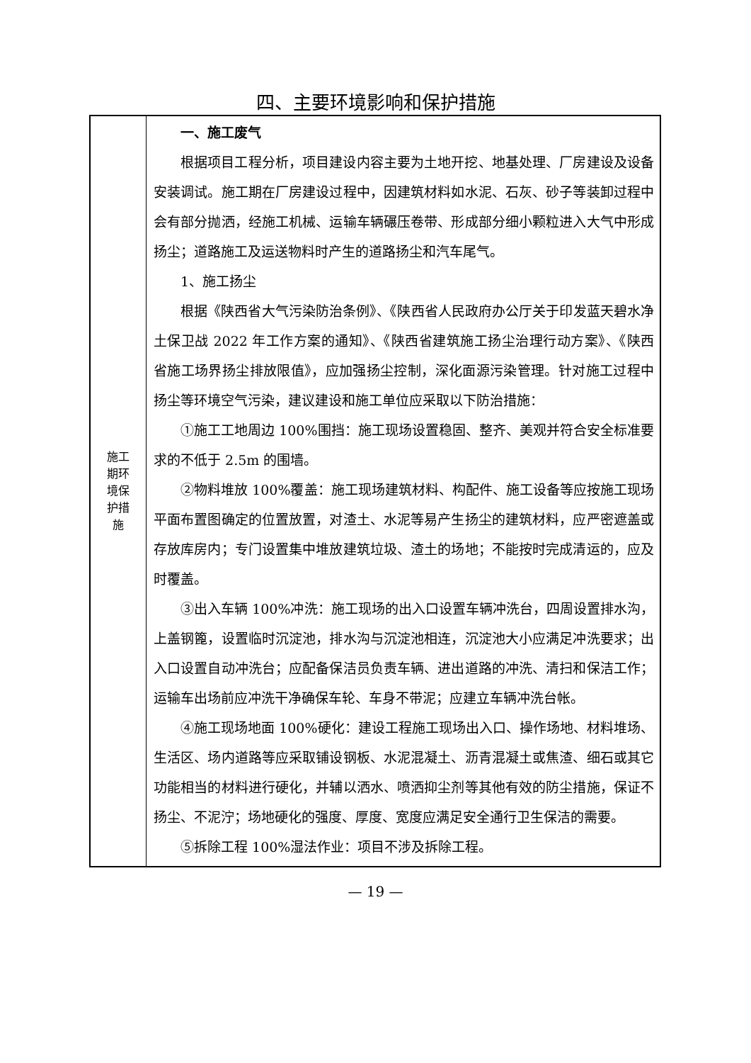四、主要环境影响和保护措施
| 施工 期环 境保 护措 施 | 一、施工废气 根据项目工程分析，项目建设内容主要为土地开挖、地基处理、厂房建设及设备安装调试。施工期在厂房建设过程中，因建筑材料如水泥、石灰、砂子等装卸过程中会有部分抛洒，经施工机械、运输车辆碾压卷带、形成部分细小颗粒进入大气中形成扬尘；道路施工及运送物料时产生的道路扬尘和汽车尾气。 1、施工扬尘 根据《陕西省大气污染防治条例》、《陕西省人民政府办公厅关于印发蓝天碧水净土保卫战 2022 年工作方案的通知》、《陕西省建筑施工扬尘治理行动方案》、《陕西省施工场界扬尘排放限值》，应加强扬尘控制，深化面源污染管理。针对施工过程中扬尘等环境空气污染，建议建设和施工单位应采取以下防治措施： ①施工工地周边 100%围挡：施工现场设置稳固、整齐、美观并符合安全标准要求的不低于 2.5m 的围墙。 ②物料堆放 100%覆盖：施工现场建筑材料、构配件、施工设备等应按施工现场平面布置图确定的位置放置，对渣土、水泥等易产生扬尘的建筑材料，应严密遮盖或存放库房内；专门设置集中堆放建筑垃圾、渣土的场地；不能按时完成清运的，应及时覆盖。 ③出入车辆 100%冲洗：施工现场的出入口设置车辆冲洗台，四周设置排水沟，上盖钢篦，设置临时沉淀池，排水沟与沉淀池相连，沉淀池大小应满足冲洗要求；出入口设置自动冲洗台；应配备保洁员负责车辆、进出道路的冲洗、清扫和保洁工作；运输车出场前应冲洗干净确保车轮、车身不带泥；应建立车辆冲洗台帐。 ④施工现场地面 100%硬化：建设工程施工现场出入口、操作场地、材料堆场、生活区、场内道路等应采取铺设钢板、水泥混凝土、沥青混凝土或焦渣、细石或其它功能相当的材料进行硬化，并辅以洒水、喷洒抑尘剂等其他有效的防尘措施，保证不扬尘、不泥泞；场地硬化的强度、厚度、宽度应满足安全通行卫生保洁的需要。 ⑤拆除工程 100%湿法作业：项目不涉及拆除工程。 |
— 19 —